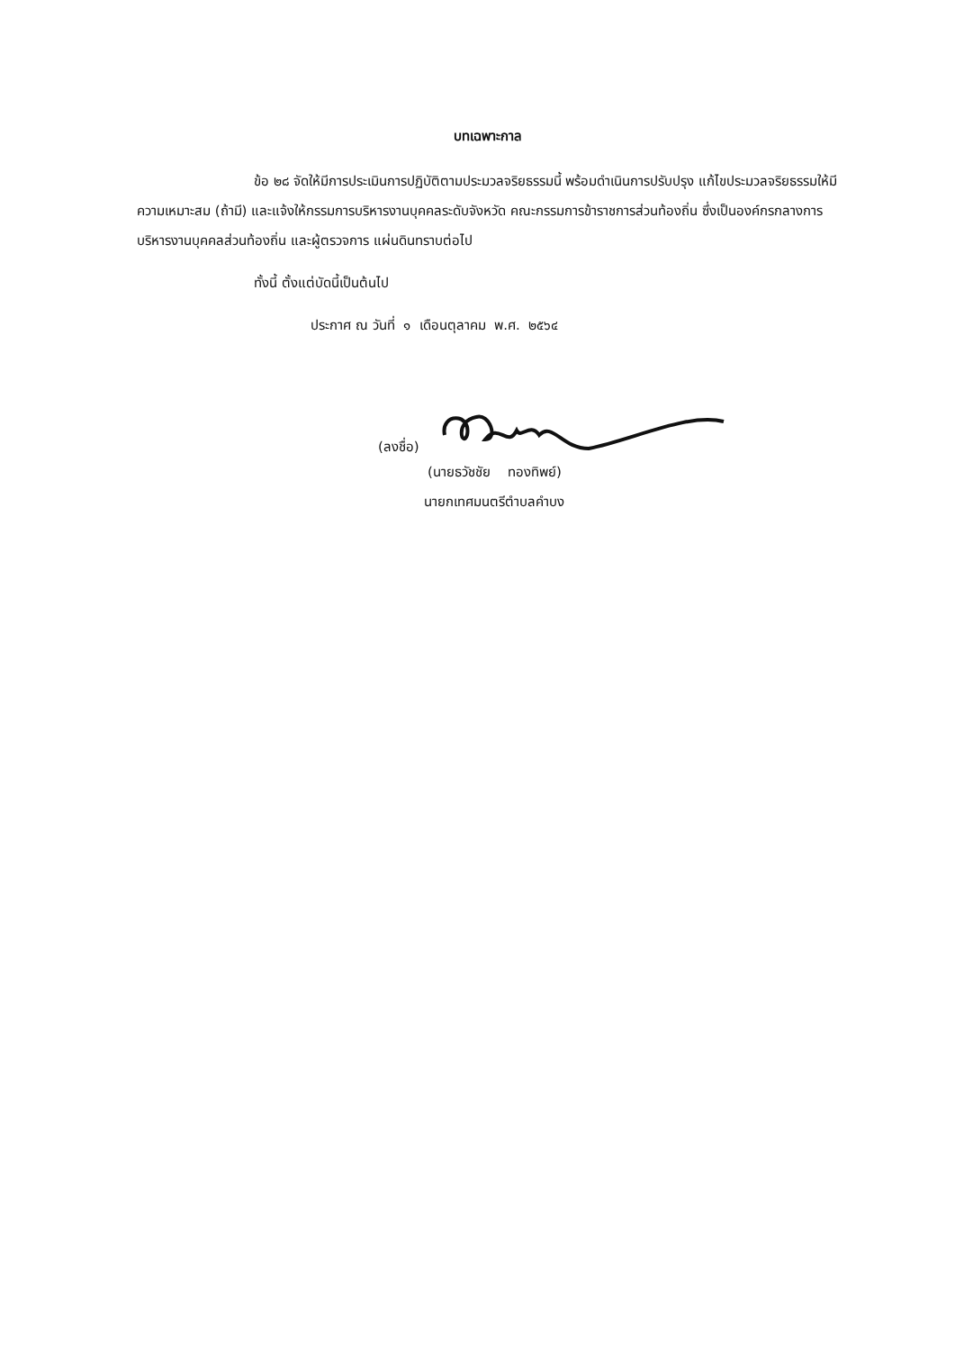บทเฉพาะกาล
ข้อ ๒๘ จัดให้มีการประเมินการปฏิบัติตามประมวลจริยธรรมนี้ พร้อมดำเนินการปรับปรุง แก้ไขประมวลจริยธรรมให้มีความเหมาะสม (ถ้ามี) และแจ้งให้กรรมการบริหารงานบุคคลระดับจังหวัด คณะกรรมการข้าราชการส่วนท้องถิ่น ซึ่งเป็นองค์กรกลางการบริหารงานบุคคลส่วนท้องถิ่น และผู้ตรวจการ แผ่นดินทราบต่อไป
ทั้งนี้ ตั้งแต่บัดนี้เป็นต้นไป
ประกาศ ณ วันที่ ๑ เดือนตุลาคม พ.ศ. ๒๕๖๔
(ลงชื่อ)
(นายธวัชชัย ทองทิพย์)
นายกเทศมนตรีตำบลคำบง